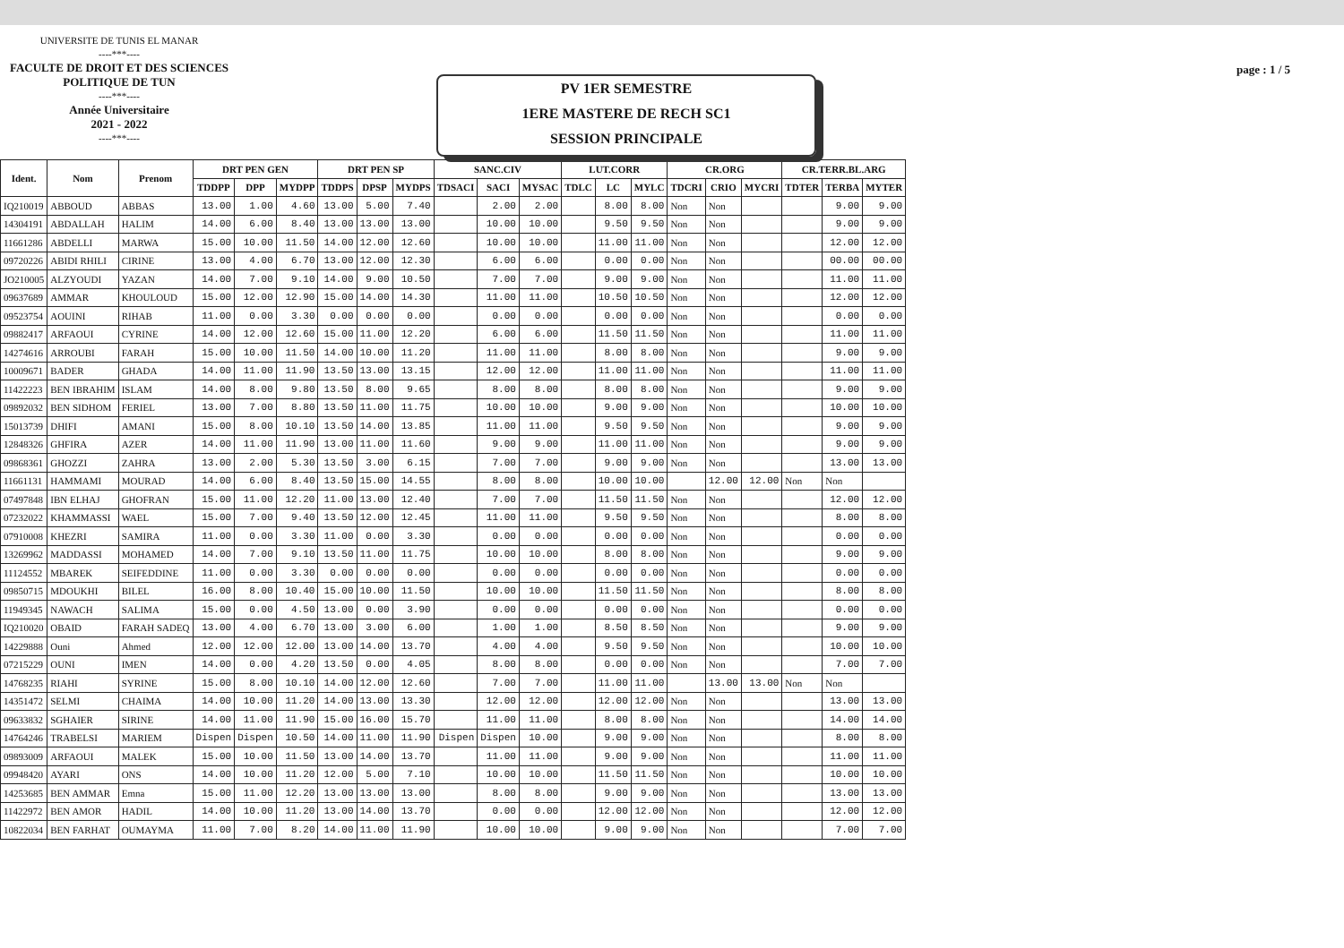UNIVERSITE DE TUNIS EL MANAR
----***----
FACULTE DE DROIT ET DES SCIENCES
POLITIQUE DE TUN
----***----
Année Universitaire
2021 - 2022
----***----
PV 1ER SEMESTRE
1ERE MASTERE DE RECH SC1
SESSION PRINCIPALE
page : 1 / 5
| Ident. | Nom | Prenom | DRT PEN GEN | | | DRT PEN SP | | | SANC.CIV | | | LUT.CORR | | | CR.ORG | | | CR.TERR.BL.ARG | | |
| --- | --- | --- | --- | --- | --- | --- | --- | --- | --- | --- | --- | --- | --- | --- | --- | --- | --- | --- | --- | --- |
| | | | TDDPP | DPP | MYDPP | TDDPS | DPSP | MYDPS | TDSACI | SACI | MYSAC | TDLC | LC | MYLC | TDCRI | CRIO | MYCRI | TDTER | TERBA | MYTER |
| IQ210019 | ABBOUD | ABBAS | 13.00 | 1.00 | 4.60 | 13.00 | 5.00 | 7.40 | | 2.00 | 2.00 | | 8.00 | 8.00 | Non | Non | | | 9.00 | 9.00 |
| 14304191 | ABDALLAH | HALIM | 14.00 | 6.00 | 8.40 | 13.00 | 13.00 | 13.00 | | 10.00 | 10.00 | | 9.50 | 9.50 | Non | Non | | | 9.00 | 9.00 |
| 11661286 | ABDELLI | MARWA | 15.00 | 10.00 | 11.50 | 14.00 | 12.00 | 12.60 | | 10.00 | 10.00 | | 11.00 | 11.00 | Non | Non | | | 12.00 | 12.00 |
| 09720226 | ABIDI RHILI | CIRINE | 13.00 | 4.00 | 6.70 | 13.00 | 12.00 | 12.30 | | 6.00 | 6.00 | | 0.00 | 0.00 | Non | Non | | | 00.00 | 00.00 |
| JO210005 | ALZYOUDI | YAZAN | 14.00 | 7.00 | 9.10 | 14.00 | 9.00 | 10.50 | | 7.00 | 7.00 | | 9.00 | 9.00 | Non | Non | | | 11.00 | 11.00 |
| 09637689 | AMMAR | KHOULOUD | 15.00 | 12.00 | 12.90 | 15.00 | 14.00 | 14.30 | | 11.00 | 11.00 | | 10.50 | 10.50 | Non | Non | | | 12.00 | 12.00 |
| 09523754 | AOUINI | RIHAB | 11.00 | 0.00 | 3.30 | 0.00 | 0.00 | 0.00 | | 0.00 | 0.00 | | 0.00 | 0.00 | Non | Non | | | 0.00 | 0.00 |
| 09882417 | ARFAOUI | CYRINE | 14.00 | 12.00 | 12.60 | 15.00 | 11.00 | 12.20 | | 6.00 | 6.00 | | 11.50 | 11.50 | Non | Non | | | 11.00 | 11.00 |
| 14274616 | ARROUBI | FARAH | 15.00 | 10.00 | 11.50 | 14.00 | 10.00 | 11.20 | | 11.00 | 11.00 | | 8.00 | 8.00 | Non | Non | | | 9.00 | 9.00 |
| 10009671 | BADER | GHADA | 14.00 | 11.00 | 11.90 | 13.50 | 13.00 | 13.15 | | 12.00 | 12.00 | | 11.00 | 11.00 | Non | Non | | | 11.00 | 11.00 |
| 11422223 | BEN IBRAHIM | ISLAM | 14.00 | 8.00 | 9.80 | 13.50 | 8.00 | 9.65 | | 8.00 | 8.00 | | 8.00 | 8.00 | Non | Non | | | 9.00 | 9.00 |
| 09892032 | BEN SIDHOM | FERIEL | 13.00 | 7.00 | 8.80 | 13.50 | 11.00 | 11.75 | | 10.00 | 10.00 | | 9.00 | 9.00 | Non | Non | | | 10.00 | 10.00 |
| 15013739 | DHIFI | AMANI | 15.00 | 8.00 | 10.10 | 13.50 | 14.00 | 13.85 | | 11.00 | 11.00 | | 9.50 | 9.50 | Non | Non | | | 9.00 | 9.00 |
| 12848326 | GHFIRA | AZER | 14.00 | 11.00 | 11.90 | 13.00 | 11.00 | 11.60 | | 9.00 | 9.00 | | 11.00 | 11.00 | Non | Non | | | 9.00 | 9.00 |
| 09868361 | GHOZZI | ZAHRA | 13.00 | 2.00 | 5.30 | 13.50 | 3.00 | 6.15 | | 7.00 | 7.00 | | 9.00 | 9.00 | Non | Non | | | 13.00 | 13.00 |
| 11661131 | HAMMAMI | MOURAD | 14.00 | 6.00 | 8.40 | 13.50 | 15.00 | 14.55 | | 8.00 | 8.00 | | 10.00 | 10.00 | | 12.00 | 12.00 | Non | Non | |
| 07497848 | IBN ELHAJ | GHOFRAN | 15.00 | 11.00 | 12.20 | 11.00 | 13.00 | 12.40 | | 7.00 | 7.00 | | 11.50 | 11.50 | Non | Non | | | 12.00 | 12.00 |
| 07232022 | KHAMMASSI | WAEL | 15.00 | 7.00 | 9.40 | 13.50 | 12.00 | 12.45 | | 11.00 | 11.00 | | 9.50 | 9.50 | Non | Non | | | 8.00 | 8.00 |
| 07910008 | KHEZRI | SAMIRA | 11.00 | 0.00 | 3.30 | 11.00 | 0.00 | 3.30 | | 0.00 | 0.00 | | 0.00 | 0.00 | Non | Non | | | 0.00 | 0.00 |
| 13269962 | MADDASSI | MOHAMED | 14.00 | 7.00 | 9.10 | 13.50 | 11.00 | 11.75 | | 10.00 | 10.00 | | 8.00 | 8.00 | Non | Non | | | 9.00 | 9.00 |
| 11124552 | MBAREK | SEIFEDDINE | 11.00 | 0.00 | 3.30 | 0.00 | 0.00 | 0.00 | | 0.00 | 0.00 | | 0.00 | 0.00 | Non | Non | | | 0.00 | 0.00 |
| 09850715 | MDOUKHI | BILEL | 16.00 | 8.00 | 10.40 | 15.00 | 10.00 | 11.50 | | 10.00 | 10.00 | | 11.50 | 11.50 | Non | Non | | | 8.00 | 8.00 |
| 11949345 | NAWACH | SALIMA | 15.00 | 0.00 | 4.50 | 13.00 | 0.00 | 3.90 | | 0.00 | 0.00 | | 0.00 | 0.00 | Non | Non | | | 0.00 | 0.00 |
| IQ210020 | OBAID | FARAH SADEQ | 13.00 | 4.00 | 6.70 | 13.00 | 3.00 | 6.00 | | 1.00 | 1.00 | | 8.50 | 8.50 | Non | Non | | | 9.00 | 9.00 |
| 14229888 | Ouni | Ahmed | 12.00 | 12.00 | 12.00 | 13.00 | 14.00 | 13.70 | | 4.00 | 4.00 | | 9.50 | 9.50 | Non | Non | | | 10.00 | 10.00 |
| 07215229 | OUNI | IMEN | 14.00 | 0.00 | 4.20 | 13.50 | 0.00 | 4.05 | | 8.00 | 8.00 | | 0.00 | 0.00 | Non | Non | | | 7.00 | 7.00 |
| 14768235 | RIAHI | SYRINE | 15.00 | 8.00 | 10.10 | 14.00 | 12.00 | 12.60 | | 7.00 | 7.00 | | 11.00 | 11.00 | | 13.00 | 13.00 | Non | Non | |
| 14351472 | SELMI | CHAIMA | 14.00 | 10.00 | 11.20 | 14.00 | 13.00 | 13.30 | | 12.00 | 12.00 | | 12.00 | 12.00 | Non | Non | | | 13.00 | 13.00 |
| 09633832 | SGHAIER | SIRINE | 14.00 | 11.00 | 11.90 | 15.00 | 16.00 | 15.70 | | 11.00 | 11.00 | | 8.00 | 8.00 | Non | Non | | | 14.00 | 14.00 |
| 14764246 | TRABELSI | MARIEM | Dispen | Dispen | 10.50 | 14.00 | 11.00 | 11.90 | Dispen | Dispen | 10.00 | | 9.00 | 9.00 | Non | Non | | | 8.00 | 8.00 |
| 09893009 | ARFAOUI | MALEK | 15.00 | 10.00 | 11.50 | 13.00 | 14.00 | 13.70 | | 11.00 | 11.00 | | 9.00 | 9.00 | Non | Non | | | 11.00 | 11.00 |
| 09948420 | AYARI | ONS | 14.00 | 10.00 | 11.20 | 12.00 | 5.00 | 7.10 | | 10.00 | 10.00 | | 11.50 | 11.50 | Non | Non | | | 10.00 | 10.00 |
| 14253685 | BEN AMMAR | Emna | 15.00 | 11.00 | 12.20 | 13.00 | 13.00 | 13.00 | | 8.00 | 8.00 | | 9.00 | 9.00 | Non | Non | | | 13.00 | 13.00 |
| 11422972 | BEN AMOR | HADIL | 14.00 | 10.00 | 11.20 | 13.00 | 14.00 | 13.70 | | 0.00 | 0.00 | | 12.00 | 12.00 | Non | Non | | | 12.00 | 12.00 |
| 10822034 | BEN FARHAT | OUMAYMA | 11.00 | 7.00 | 8.20 | 14.00 | 11.00 | 11.90 | | 10.00 | 10.00 | | 9.00 | 9.00 | Non | Non | | | 7.00 | 7.00 |